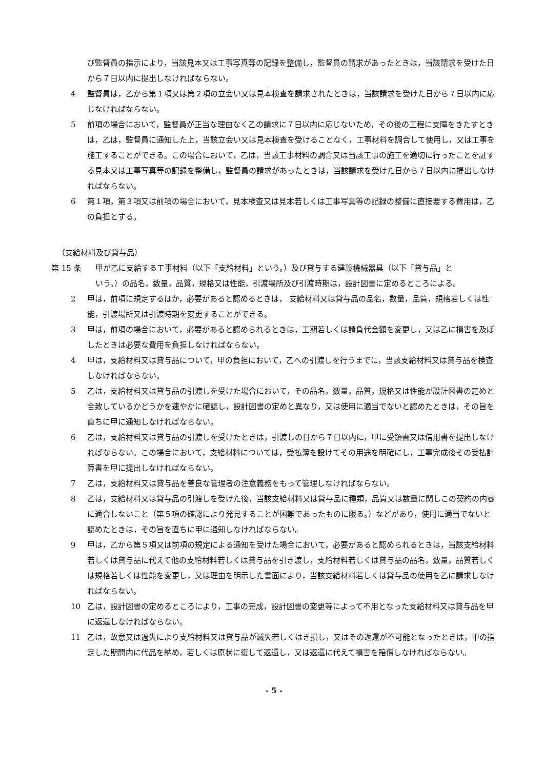び監督員の指示により，当該見本又は工事写真等の記録を整備し，監督員の請求があったときは，当該請求を受けた日から７日以内に提出しなければならない。
4 監督員は，乙から第１項又は第２項の立会い又は見本検査を請求されたときは，当該請求を受けた日から７日以内に応じなければならない。
5 前項の場合において，監督員が正当な理由なく乙の請求に７日以内に応じないため，その後の工程に支障をきたすときは，乙は，監督員に通知した上，当該立会い又は見本検査を受けることなく，工事材料を調合して使用し，又は工事を施工することができる。この場合において，乙は，当該工事材料の調合又は当該工事の施工を適切に行ったことを証する見本又は工事写真等の記録を整備し，監督員の請求があったときは，当該請求を受けた日から７日以内に提出しなければならない。
6 第１項，第３項又は前項の場合において，見本検査又は見本若しくは工事写真等の記録の整備に直接要する費用は，乙の負担とする。
（支給材料及び貸与品）
第 15 条 甲が乙に支給する工事材料（以下「支給材料」という。）及び貸与する建設機械器具（以下「貸与品」と
いう。）の品名，数量，品質，規格又は性能，引渡場所及び引渡時期は，設計図書に定めるところによる。
2 甲は，前項に規定するほか，必要があると認めるときは， 支給材料又は貸与品の品名，数量，品質，規格若しくは性能，引渡場所又は引渡時期を変更することができる。
3 甲は，前項の場合において，必要があると認められるときは，工期若しくは請負代金額を変更し，又は乙に損害を及ぼしたときは必要な費用を負担しなければならない。
4 甲は，支給材料又は貸与品について，甲の負担において，乙への引渡しを行うまでに，当該支給材料又は貸与品を検査しなければならない。
5 乙は，支給材料又は貸与品の引渡しを受けた場合において，その品名，数量，品質，規格又は性能が設計図書の定めと合致しているかどうかを速やかに確認し，設計図書の定めと異なり，又は使用に適当でないと認めたときは，その旨を直ちに甲に通知しなければならない。
6 乙は，支給材料又は貸与品の引渡しを受けたときは，引渡しの日から７日以内に，甲に受領書又は借用書を提出しなければならない。この場合において，支給材料については，受払簿を設けてその用途を明確にし，工事完成後その受払計算書を甲に提出しなければならない。
7 乙は，支給材料又は貸与品を善良な管理者の注意義務をもって管理しなければならない。
8 乙は，支給材料又は貸与品の引渡しを受けた後，当該支給材料又は貸与品に種類，品質又は数量に関しこの契約の内容に適合しないこと（第５項の確認により発見することが困難であったものに限る。）などがあり，使用に適当でないと認めたときは，その旨を直ちに甲に通知しなければならない。
9 甲は，乙から第５項又は前項の規定による通知を受けた場合において，必要があると認められるときは，当該支給材料若しくは貸与品に代えて他の支給材料若しくは貸与品を引き渡し，支給材料若しくは貸与品の品名，数量，品質若しくは規格若しくは性能を変更し，又は理由を明示した書面により，当該支給材料若しくは貸与品の使用を乙に請求しなければならない。
10 乙は，設計図書の定めるところにより，工事の完成，設計図書の変更等によって不用となった支給材料又は貸与品を甲に返還しなければならない。
11 乙は，故意又は過失により支給材料又は貸与品が滅失若しくはき損し，又はその返還が不可能となったときは，甲の指定した期間内に代品を納め，若しくは原状に復して返還し，又は返還に代えて損害を賠償しなければならない。
- 5 -